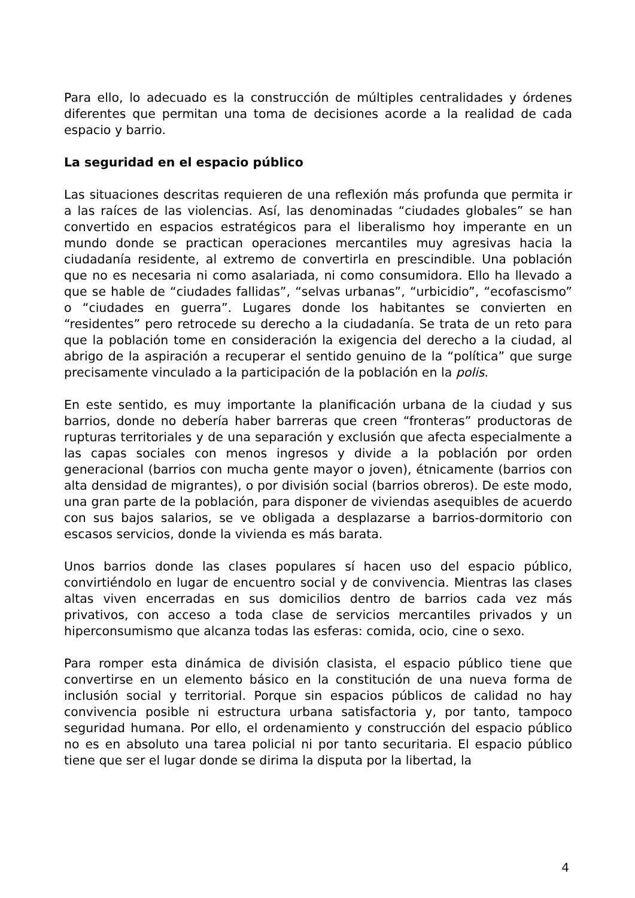Para ello, lo adecuado es la construcción de múltiples centralidades y órdenes diferentes que permitan una toma de decisiones acorde a la realidad de cada espacio y barrio.
La seguridad en el espacio público
Las situaciones descritas requieren de una reflexión más profunda que permita ir a las raíces de las violencias. Así, las denominadas “ciudades globales” se han convertido en espacios estratégicos para el liberalismo hoy imperante en un mundo donde se practican operaciones mercantiles muy agresivas hacia la ciudadanía residente, al extremo de convertirla en prescindible. Una población que no es necesaria ni como asalariada, ni como consumidora. Ello ha llevado a que se hable de “ciudades fallidas”, “selvas urbanas”, “urbicidio”, “ecofascismo” o “ciudades en guerra”. Lugares donde los habitantes se convierten en “residentes” pero retrocede su derecho a la ciudadanía. Se trata de un reto para que la población tome en consideración la exigencia del derecho a la ciudad, al abrigo de la aspiración a recuperar el sentido genuino de la “política” que surge precisamente vinculado a la participación de la población en la polis.
En este sentido, es muy importante la planificación urbana de la ciudad y sus barrios, donde no debería haber barreras que creen “fronteras” productoras de rupturas territoriales y de una separación y exclusión que afecta especialmente a las capas sociales con menos ingresos y divide a la población por orden generacional (barrios con mucha gente mayor o joven), étnicamente (barrios con alta densidad de migrantes), o por división social (barrios obreros). De este modo, una gran parte de la población, para disponer de viviendas asequibles de acuerdo con sus bajos salarios, se ve obligada a desplazarse a barrios-dormitorio con escasos servicios, donde la vivienda es más barata.
Unos barrios donde las clases populares sí hacen uso del espacio público, convirtiéndolo en lugar de encuentro social y de convivencia. Mientras las clases altas viven encerradas en sus domicilios dentro de barrios cada vez más privativos, con acceso a toda clase de servicios mercantiles privados y un hiperconsumismo que alcanza todas las esferas: comida, ocio, cine o sexo.
Para romper esta dinámica de división clasista, el espacio público tiene que convertirse en un elemento básico en la constitución de una nueva forma de inclusión social y territorial. Porque sin espacios públicos de calidad no hay convivencia posible ni estructura urbana satisfactoria y, por tanto, tampoco seguridad humana. Por ello, el ordenamiento y construcción del espacio público no es en absoluto una tarea policial ni por tanto securitaria. El espacio público tiene que ser el lugar donde se dirima la disputa por la libertad, la
4